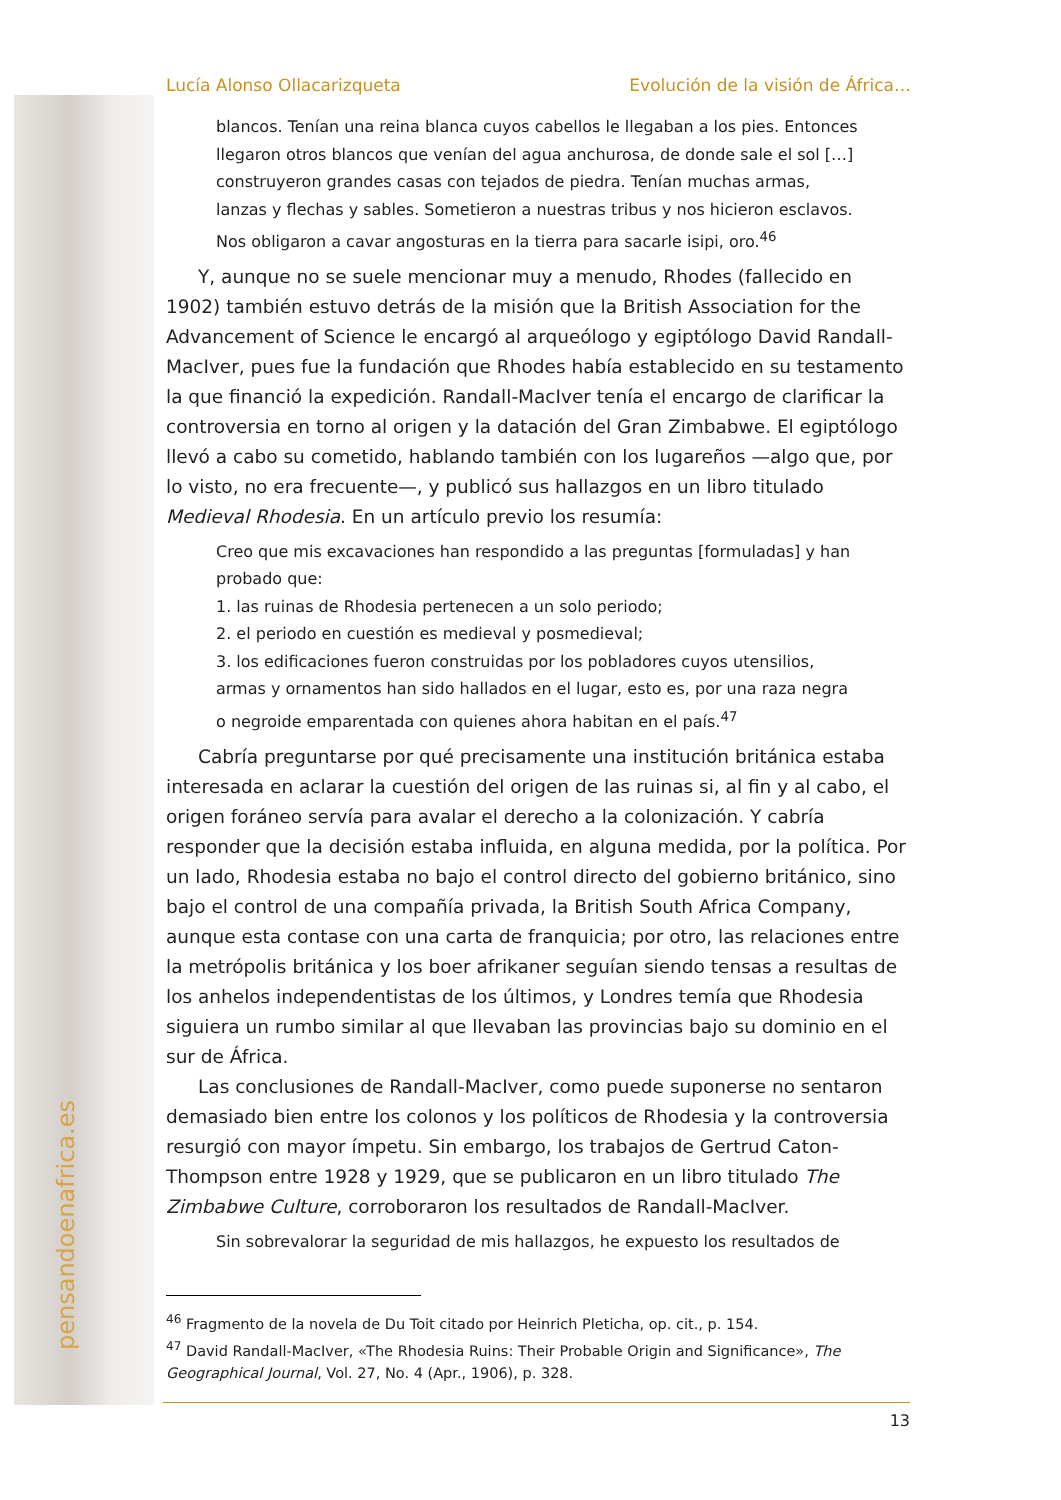pensandoenafrica.es
Lucía Alonso Ollacarizqueta Evolución de la visión de África…
blancos. Tenían una reina blanca cuyos cabellos le llegaban a los pies. Entonces llegaron otros blancos que venían del agua anchurosa, de donde sale el sol […] construyeron grandes casas con tejados de piedra. Tenían muchas armas, lanzas y flechas y sables. Sometieron a nuestras tribus y nos hicieron esclavos. Nos obligaron a cavar angosturas en la tierra para sacarle isipi, oro.<sup>46</sup>
Y, aunque no se suele mencionar muy a menudo, Rhodes (fallecido en 1902) también estuvo detrás de la misión que la British Association for the Advancement of Science le encargó al arqueólogo y egiptólogo David Randall-MacIver, pues fue la fundación que Rhodes había establecido en su testamento la que financió la expedición. Randall-MacIver tenía el encargo de clarificar la controversia en torno al origen y la datación del Gran Zimbabwe. El egiptólogo llevó a cabo su cometido, hablando también con los lugareños —algo que, por lo visto, no era frecuente—, y publicó sus hallazgos en un libro titulado Medieval Rhodesia. En un artículo previo los resumía:
Creo que mis excavaciones han respondido a las preguntas [formuladas] y han probado que:
1. las ruinas de Rhodesia pertenecen a un solo periodo;
2. el periodo en cuestión es medieval y posmedieval;
3. los edificaciones fueron construidas por los pobladores cuyos utensilios, armas y ornamentos han sido hallados en el lugar, esto es, por una raza negra o negroide emparentada con quienes ahora habitan en el país.<sup>47</sup>
Cabría preguntarse por qué precisamente una institución británica estaba interesada en aclarar la cuestión del origen de las ruinas si, al fin y al cabo, el origen foráneo servía para avalar el derecho a la colonización. Y cabría responder que la decisión estaba influida, en alguna medida, por la política. Por un lado, Rhodesia estaba no bajo el control directo del gobierno británico, sino bajo el control de una compañía privada, la British South Africa Company, aunque esta contase con una carta de franquicia; por otro, las relaciones entre la metrópolis británica y los boer afrikaner seguían siendo tensas a resultas de los anhelos independentistas de los últimos, y Londres temía que Rhodesia siguiera un rumbo similar al que llevaban las provincias bajo su dominio en el sur de África.
Las conclusiones de Randall-MacIver, como puede suponerse no sentaron demasiado bien entre los colonos y los políticos de Rhodesia y la controversia resurgió con mayor ímpetu. Sin embargo, los trabajos de Gertrud Caton-Thompson entre 1928 y 1929, que se publicaron en un libro titulado The Zimbabwe Culture, corroboraron los resultados de Randall-MacIver.
Sin sobrevalorar la seguridad de mis hallazgos, he expuesto los resultados de
<sup>46</sup> Fragmento de la novela de Du Toit citado por Heinrich Pleticha, op. cit., p. 154.
<sup>47</sup> David Randall-MacIver, «The Rhodesia Ruins: Their Probable Origin and Significance», The Geographical Journal, Vol. 27, No. 4 (Apr., 1906), p. 328.
13